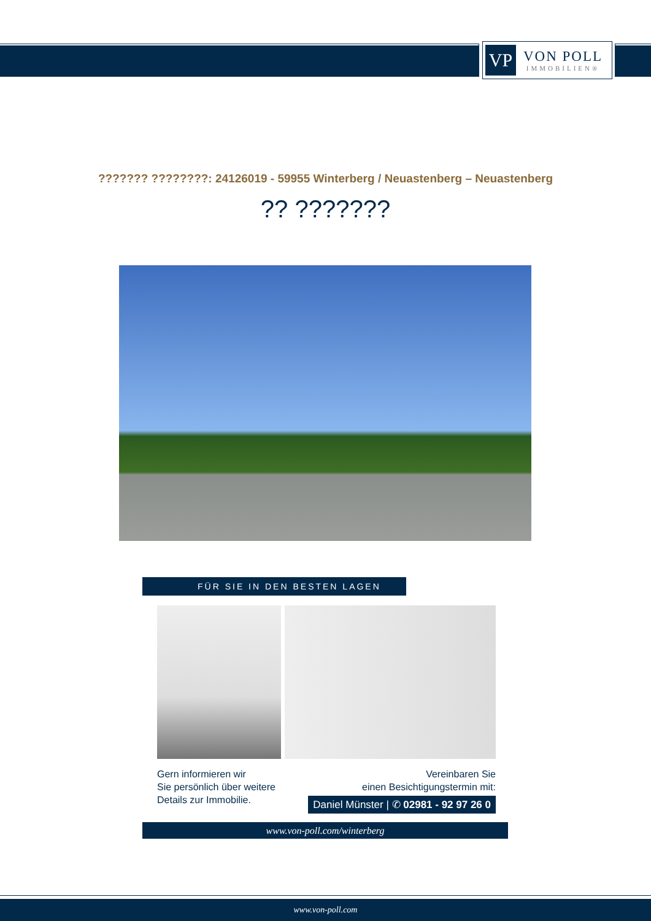VP
VON POLL
IMMOBILIEN®
??????? ????????: 24126019 - 59955 Winterberg / Neuastenberg – Neuastenberg
?? ???????
FÜR SIE IN DEN BESTEN LAGEN
Gern informieren wir
Sie persönlich über weitere
Details zur Immobilie.
Vereinbaren Sie
einen Besichtigungstermin mit:
Daniel Münster | ✆ 02981 - 92 97 26 0
www.von-poll.com/winterberg
www.von-poll.com